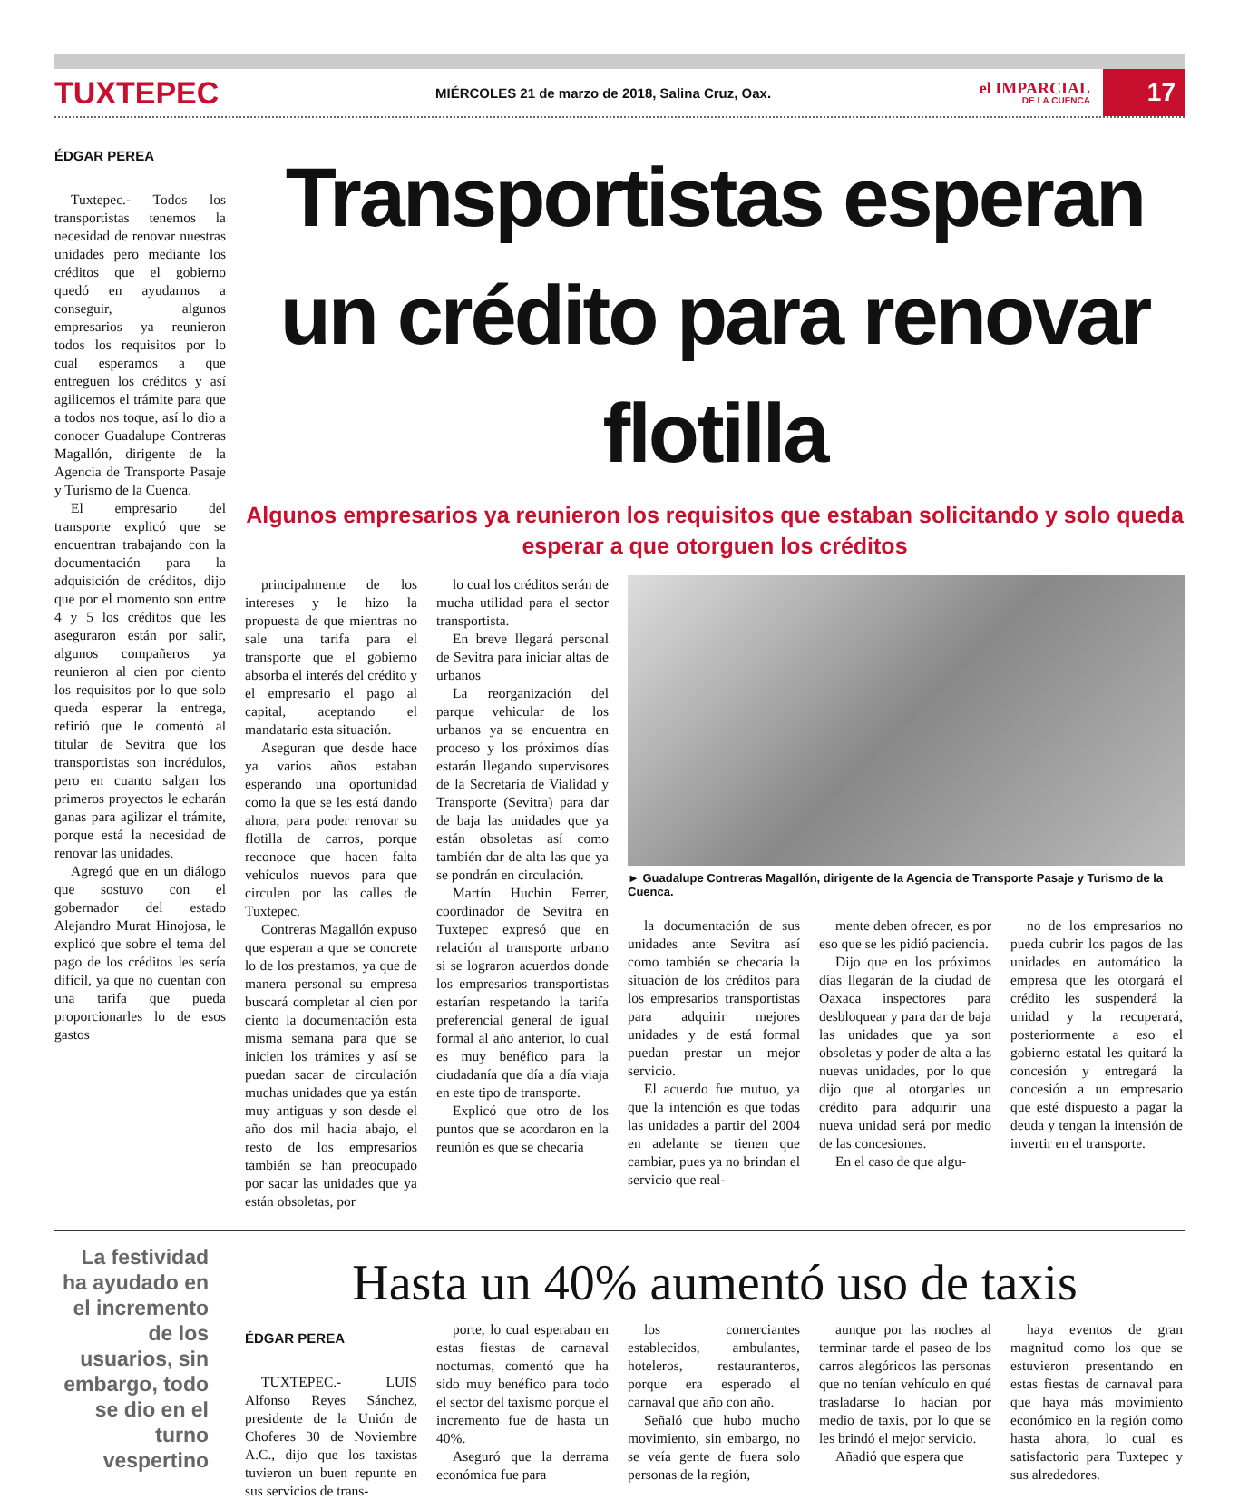TUXTEPEC
MIÉRCOLES 21 de marzo de 2018, Salina Cruz, Oax.
el IMPARCIAL
DE LA CUENCA
17
ÉDGAR PEREA
Tuxtepec.- Todos los transportistas tenemos la necesidad de renovar nuestras unidades pero mediante los créditos que el gobierno quedó en ayudarnos a conseguir, algunos empresarios ya reunieron todos los requisitos por lo cual esperamos a que entreguen los créditos y así agilicemos el trámite para que a todos nos toque, así lo dio a conocer Guadalupe Contreras Magallón, dirigente de la Agencia de Transporte Pasaje y Turismo de la Cuenca.
El empresario del transporte explicó que se encuentran trabajando con la documentación para la adquisición de créditos, dijo que por el momento son entre 4 y 5 los créditos que les aseguraron están por salir, algunos compañeros ya reunieron al cien por ciento los requisitos por lo que solo queda esperar la entrega, refirió que le comentó al titular de Sevitra que los transportistas son incrédulos, pero en cuanto salgan los primeros proyectos le echarán ganas para agilizar el trámite, porque está la necesidad de renovar las unidades.
Agregó que en un diálogo que sostuvo con el gobernador del estado Alejandro Murat Hinojosa, le explicó que sobre el tema del pago de los créditos les sería difícil, ya que no cuentan con una tarifa que pueda proporcionarles lo de esos gastos
Transportistas esperan un crédito para renovar flotilla
Algunos empresarios ya reunieron los requisitos que estaban solicitando y solo queda esperar a que otorguen los créditos
principalmente de los intereses y le hizo la propuesta de que mientras no sale una tarifa para el transporte que el gobierno absorba el interés del crédito y el empresario el pago al capital, aceptando el mandatario esta situación.
Aseguran que desde hace ya varios años estaban esperando una oportunidad como la que se les está dando ahora, para poder renovar su flotilla de carros, porque reconoce que hacen falta vehículos nuevos para que circulen por las calles de Tuxtepec.
Contreras Magallón expuso que esperan a que se concrete lo de los prestamos, ya que de manera personal su empresa buscará completar al cien por ciento la documentación esta misma semana para que se inicien los trámites y así se puedan sacar de circulación muchas unidades que ya están muy antiguas y son desde el año dos mil hacia abajo, el resto de los empresarios también se han preocupado por sacar las unidades que ya están obsoletas, por
lo cual los créditos serán de mucha utilidad para el sector transportista.
En breve llegará personal de Sevitra para iniciar altas de urbanos
La reorganización del parque vehicular de los urbanos ya se encuentra en proceso y los próximos días estarán llegando supervisores de la Secretaría de Vialidad y Transporte (Sevitra) para dar de baja las unidades que ya están obsoletas así como también dar de alta las que ya se pondrán en circulación.
Martín Huchin Ferrer, coordinador de Sevitra en Tuxtepec expresó que en relación al transporte urbano si se lograron acuerdos donde los empresarios transportistas estarían respetando la tarifa preferencial general de igual formal al año anterior, lo cual es muy benéfico para la ciudadanía que día a día viaja en este tipo de transporte.
Explicó que otro de los puntos que se acordaron en la reunión es que se checaría
► Guadalupe Contreras Magallón, dirigente de la Agencia de Transporte Pasaje y Turismo de la Cuenca.
la documentación de sus unidades ante Sevitra así como también se checaría la situación de los créditos para los empresarios transportistas para adquirir mejores unidades y de está formal puedan prestar un mejor servicio.
El acuerdo fue mutuo, ya que la intención es que todas las unidades a partir del 2004 en adelante se tienen que cambiar, pues ya no brindan el servicio que real-
mente deben ofrecer, es por eso que se les pidió paciencia.
Dijo que en los próximos días llegarán de la ciudad de Oaxaca inspectores para desbloquear y para dar de baja las unidades que ya son obsoletas y poder de alta a las nuevas unidades, por lo que dijo que al otorgarles un crédito para adquirir una nueva unidad será por medio de las concesiones.
En el caso de que algu-
no de los empresarios no pueda cubrir los pagos de las unidades en automático la empresa que les otorgará el crédito les suspenderá la unidad y la recuperará, posteriormente a eso el gobierno estatal les quitará la concesión y entregará la concesión a un empresario que esté dispuesto a pagar la deuda y tengan la intensión de invertir en el transporte.
La festividad ha ayudado en el incremento de los usuarios, sin embargo, todo se dio en el turno vespertino
Hasta un 40% aumentó uso de taxis
ÉDGAR PEREA
TUXTEPEC.- LUIS Alfonso Reyes Sánchez, presidente de la Unión de Choferes 30 de Noviembre A.C., dijo que los taxistas tuvieron un buen repunte en sus servicios de trans-
porte, lo cual esperaban en estas fiestas de carnaval nocturnas, comentó que ha sido muy benéfico para todo el sector del taxismo porque el incremento fue de hasta un 40%.
Aseguró que la derrama económica fue para
los comerciantes establecidos, ambulantes, hoteleros, restauranteros, porque era esperado el carnaval que año con año.
Señaló que hubo mucho movimiento, sin embargo, no se veía gente de fuera solo personas de la región,
aunque por las noches al terminar tarde el paseo de los carros alegóricos las personas que no tenían vehículo en qué trasladarse lo hacían por medio de taxis, por lo que se les brindó el mejor servicio.
Añadió que espera que
haya eventos de gran magnitud como los que se estuvieron presentando en estas fiestas de carnaval para que haya más movimiento económico en la región como hasta ahora, lo cual es satisfactorio para Tuxtepec y sus alrededores.